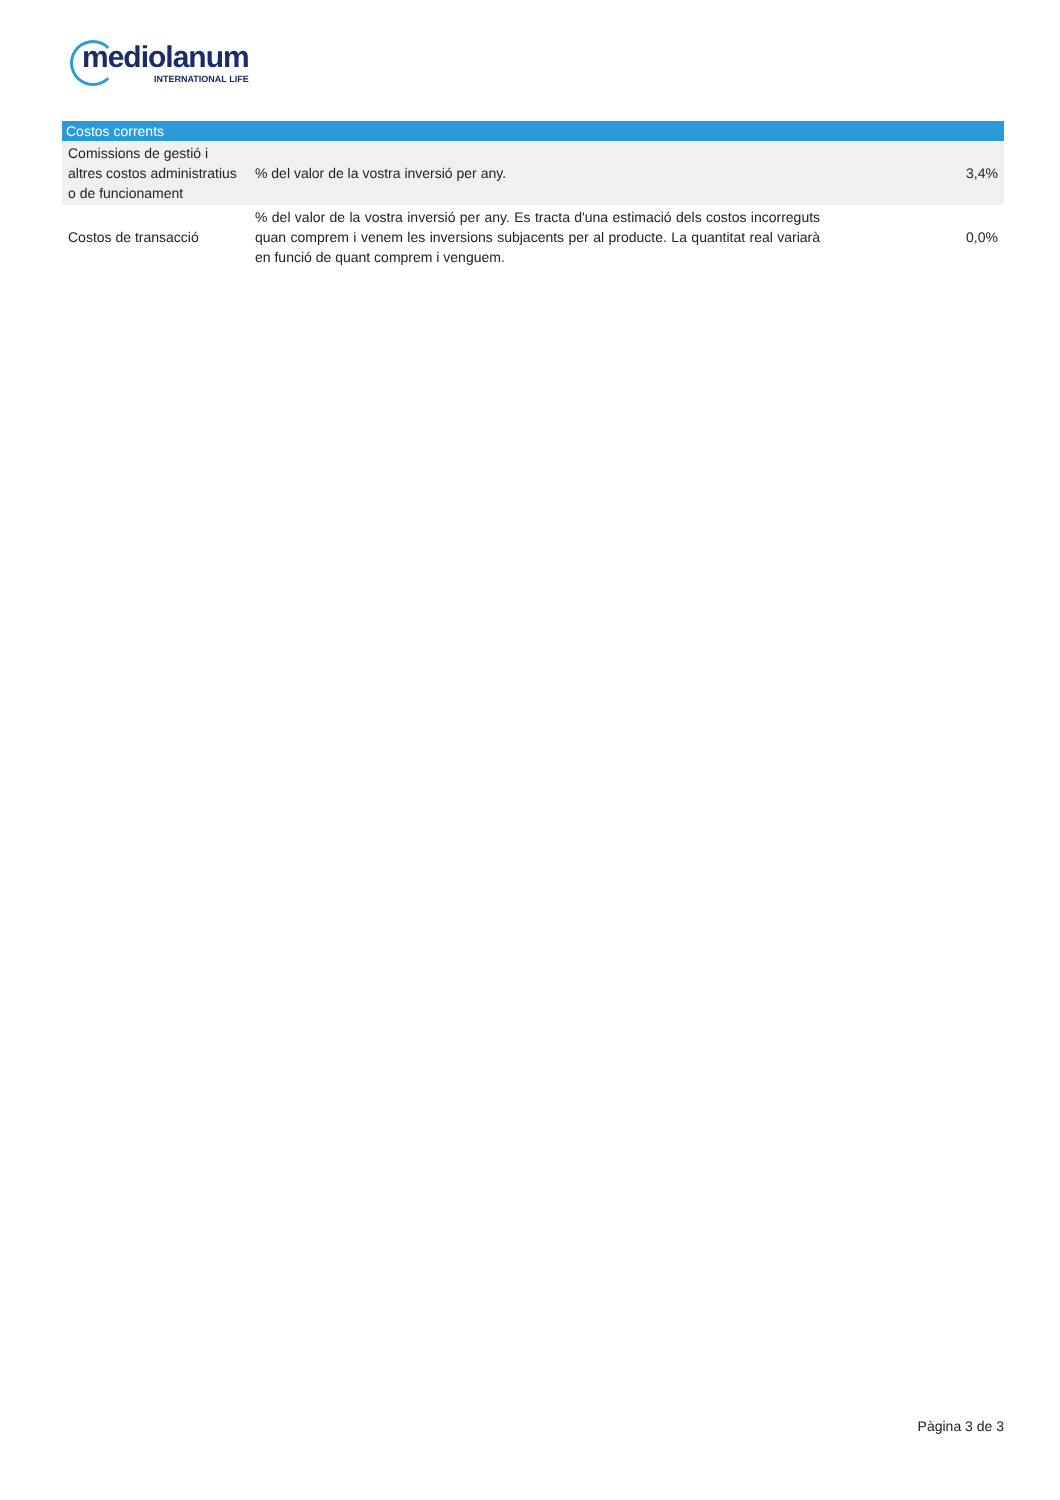mediolanum
INTERNATIONAL LIFE
| Costos corrents | | |
| --- | --- | --- |
| Comissions de gestió i altres costos administratius o de funcionament | % del valor de la vostra inversió per any. | 3,4% |
| Costos de transacció | % del valor de la vostra inversió per any. Es tracta d'una estimació dels costos incorreguts quan comprem i venem les inversions subjacents per al producte. La quantitat real variarà en funció de quant comprem i venguem. | 0,0% |
Pàgina 3 de 3